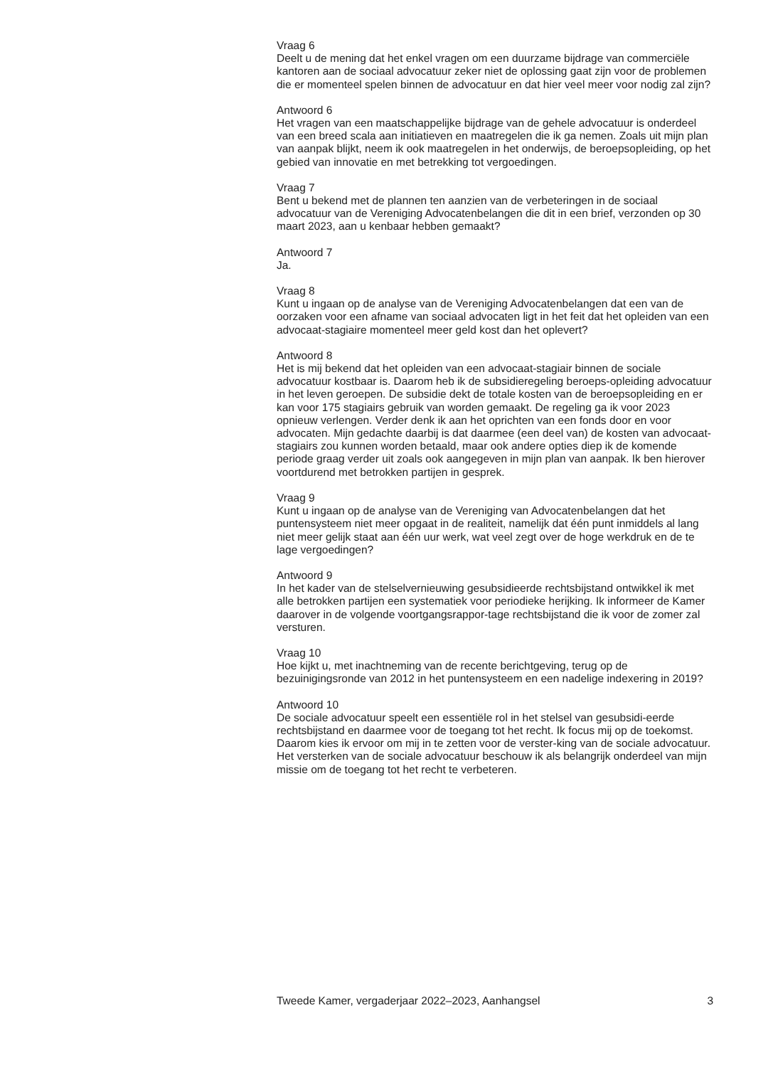Vraag 6
Deelt u de mening dat het enkel vragen om een duurzame bijdrage van commerciële kantoren aan de sociaal advocatuur zeker niet de oplossing gaat zijn voor de problemen die er momenteel spelen binnen de advocatuur en dat hier veel meer voor nodig zal zijn?
Antwoord 6
Het vragen van een maatschappelijke bijdrage van de gehele advocatuur is onderdeel van een breed scala aan initiatieven en maatregelen die ik ga nemen. Zoals uit mijn plan van aanpak blijkt, neem ik ook maatregelen in het onderwijs, de beroepsopleiding, op het gebied van innovatie en met betrekking tot vergoedingen.
Vraag 7
Bent u bekend met de plannen ten aanzien van de verbeteringen in de sociaal advocatuur van de Vereniging Advocatenbelangen die dit in een brief, verzonden op 30 maart 2023, aan u kenbaar hebben gemaakt?
Antwoord 7
Ja.
Vraag 8
Kunt u ingaan op de analyse van de Vereniging Advocatenbelangen dat een van de oorzaken voor een afname van sociaal advocaten ligt in het feit dat het opleiden van een advocaat-stagiaire momenteel meer geld kost dan het oplevert?
Antwoord 8
Het is mij bekend dat het opleiden van een advocaat-stagiair binnen de sociale advocatuur kostbaar is. Daarom heb ik de subsidieregeling beroeps-opleiding advocatuur in het leven geroepen. De subsidie dekt de totale kosten van de beroepsopleiding en er kan voor 175 stagiairs gebruik van worden gemaakt. De regeling ga ik voor 2023 opnieuw verlengen. Verder denk ik aan het oprichten van een fonds door en voor advocaten. Mijn gedachte daarbij is dat daarmee (een deel van) de kosten van advocaat-stagiairs zou kunnen worden betaald, maar ook andere opties diep ik de komende periode graag verder uit zoals ook aangegeven in mijn plan van aanpak. Ik ben hierover voortdurend met betrokken partijen in gesprek.
Vraag 9
Kunt u ingaan op de analyse van de Vereniging van Advocatenbelangen dat het puntensysteem niet meer opgaat in de realiteit, namelijk dat één punt inmiddels al lang niet meer gelijk staat aan één uur werk, wat veel zegt over de hoge werkdruk en de te lage vergoedingen?
Antwoord 9
In het kader van de stelselvernieuwing gesubsidieerde rechtsbijstand ontwikkel ik met alle betrokken partijen een systematiek voor periodieke herijking. Ik informeer de Kamer daarover in de volgende voortgangsrappor-tage rechtsbijstand die ik voor de zomer zal versturen.
Vraag 10
Hoe kijkt u, met inachtneming van de recente berichtgeving, terug op de bezuinigingsronde van 2012 in het puntensysteem en een nadelige indexering in 2019?
Antwoord 10
De sociale advocatuur speelt een essentiële rol in het stelsel van gesubsidi-eerde rechtsbijstand en daarmee voor de toegang tot het recht. Ik focus mij op de toekomst. Daarom kies ik ervoor om mij in te zetten voor de verster-king van de sociale advocatuur. Het versterken van de sociale advocatuur beschouw ik als belangrijk onderdeel van mijn missie om de toegang tot het recht te verbeteren.
Tweede Kamer, vergaderjaar 2022–2023, Aanhangsel 3